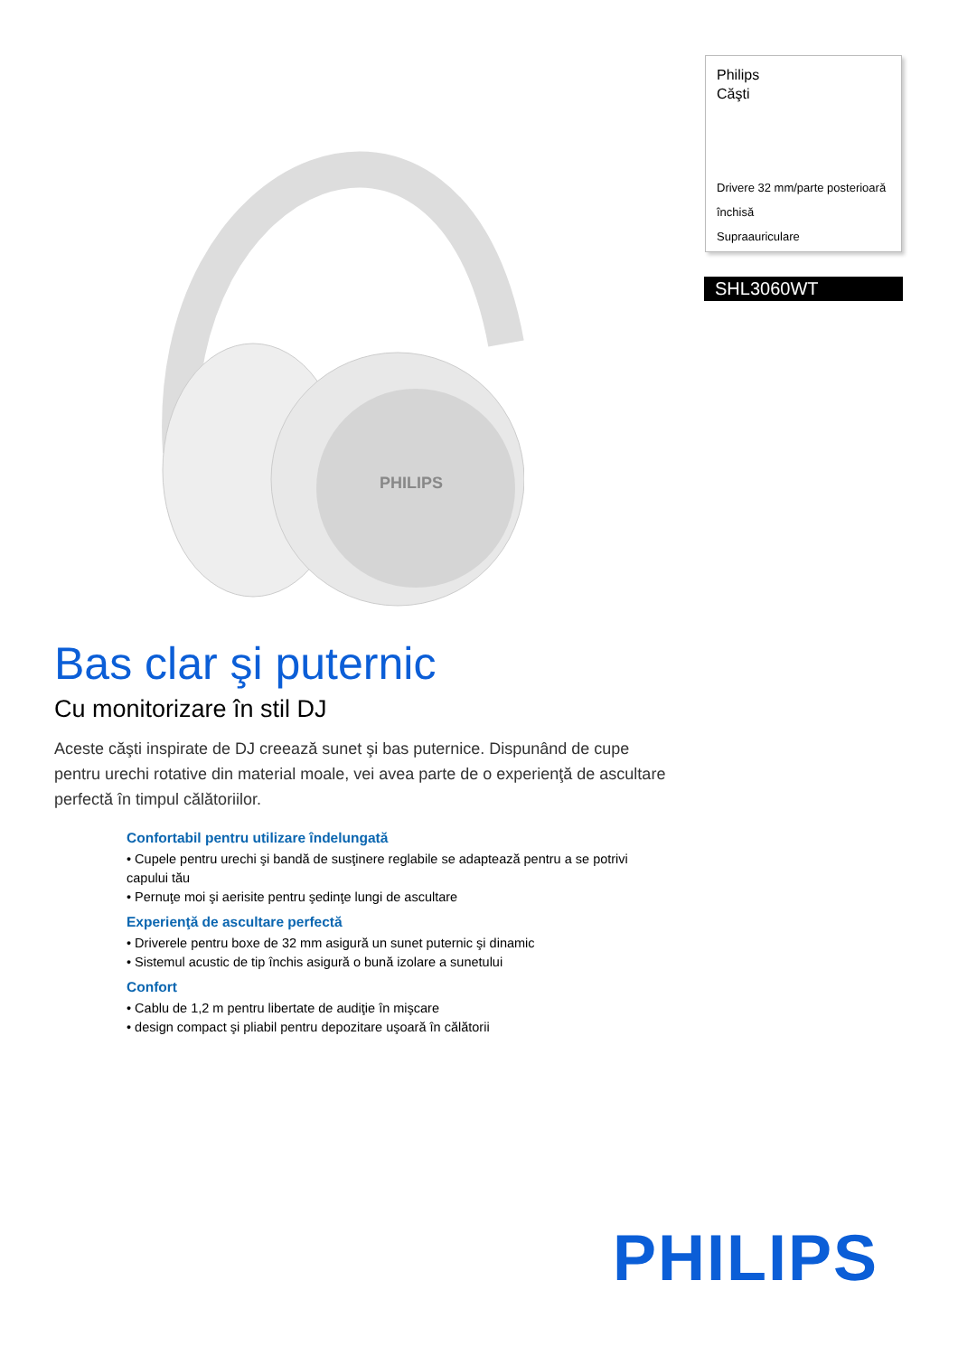PHILIPS
Philips
Căşti
Drivere 32 mm/parte posterioară închisă
Supraauriculare
SHL3060WT
Bas clar şi puternic
Cu monitorizare în stil DJ
Aceste căşti inspirate de DJ creează sunet şi bas puternice. Dispunând de cupe pentru urechi rotative din material moale, vei avea parte de o experienţă de ascultare perfectă în timpul călătoriilor.
Confortabil pentru utilizare îndelungată
• Cupele pentru urechi şi bandă de susţinere reglabile se adaptează pentru a se potrivi capului tău
• Pernuţe moi şi aerisite pentru şedinţe lungi de ascultare
Experienţă de ascultare perfectă
• Driverele pentru boxe de 32 mm asigură un sunet puternic şi dinamic
• Sistemul acustic de tip închis asigură o bună izolare a sunetului
Confort
• Cablu de 1,2 m pentru libertate de audiţie în mişcare
• design compact şi pliabil pentru depozitare uşoară în călătorii
PHILIPS